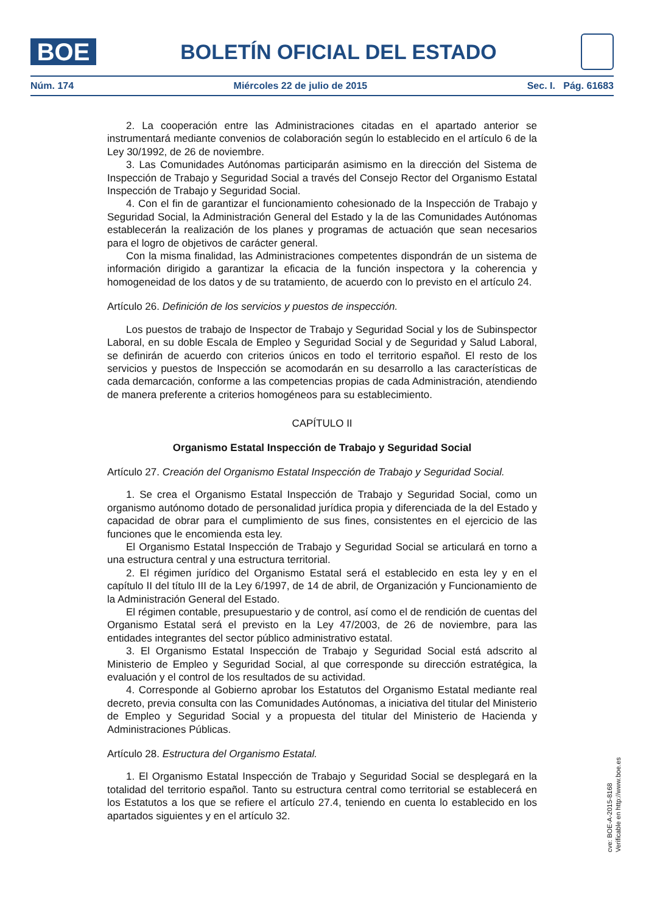BOE
BOLETÍN OFICIAL DEL ESTADO
Núm. 174 Miércoles 22 de julio de 2015 Sec. I. Pág. 61683
2. La cooperación entre las Administraciones citadas en el apartado anterior se instrumentará mediante convenios de colaboración según lo establecido en el artículo 6 de la Ley 30/1992, de 26 de noviembre.
3. Las Comunidades Autónomas participarán asimismo en la dirección del Sistema de Inspección de Trabajo y Seguridad Social a través del Consejo Rector del Organismo Estatal Inspección de Trabajo y Seguridad Social.
4. Con el fin de garantizar el funcionamiento cohesionado de la Inspección de Trabajo y Seguridad Social, la Administración General del Estado y la de las Comunidades Autónomas establecerán la realización de los planes y programas de actuación que sean necesarios para el logro de objetivos de carácter general.
Con la misma finalidad, las Administraciones competentes dispondrán de un sistema de información dirigido a garantizar la eficacia de la función inspectora y la coherencia y homogeneidad de los datos y de su tratamiento, de acuerdo con lo previsto en el artículo 24.
Artículo 26. Definición de los servicios y puestos de inspección.
Los puestos de trabajo de Inspector de Trabajo y Seguridad Social y los de Subinspector Laboral, en su doble Escala de Empleo y Seguridad Social y de Seguridad y Salud Laboral, se definirán de acuerdo con criterios únicos en todo el territorio español. El resto de los servicios y puestos de Inspección se acomodarán en su desarrollo a las características de cada demarcación, conforme a las competencias propias de cada Administración, atendiendo de manera preferente a criterios homogéneos para su establecimiento.
CAPÍTULO II
Organismo Estatal Inspección de Trabajo y Seguridad Social
Artículo 27. Creación del Organismo Estatal Inspección de Trabajo y Seguridad Social.
1. Se crea el Organismo Estatal Inspección de Trabajo y Seguridad Social, como un organismo autónomo dotado de personalidad jurídica propia y diferenciada de la del Estado y capacidad de obrar para el cumplimiento de sus fines, consistentes en el ejercicio de las funciones que le encomienda esta ley.
El Organismo Estatal Inspección de Trabajo y Seguridad Social se articulará en torno a una estructura central y una estructura territorial.
2. El régimen jurídico del Organismo Estatal será el establecido en esta ley y en el capítulo II del título III de la Ley 6/1997, de 14 de abril, de Organización y Funcionamiento de la Administración General del Estado.
El régimen contable, presupuestario y de control, así como el de rendición de cuentas del Organismo Estatal será el previsto en la Ley 47/2003, de 26 de noviembre, para las entidades integrantes del sector público administrativo estatal.
3. El Organismo Estatal Inspección de Trabajo y Seguridad Social está adscrito al Ministerio de Empleo y Seguridad Social, al que corresponde su dirección estratégica, la evaluación y el control de los resultados de su actividad.
4. Corresponde al Gobierno aprobar los Estatutos del Organismo Estatal mediante real decreto, previa consulta con las Comunidades Autónomas, a iniciativa del titular del Ministerio de Empleo y Seguridad Social y a propuesta del titular del Ministerio de Hacienda y Administraciones Públicas.
Artículo 28. Estructura del Organismo Estatal.
1. El Organismo Estatal Inspección de Trabajo y Seguridad Social se desplegará en la totalidad del territorio español. Tanto su estructura central como territorial se establecerá en los Estatutos a los que se refiere el artículo 27.4, teniendo en cuenta lo establecido en los apartados siguientes y en el artículo 32.
cve: BOE-A-2015-8168
Verificable en http://www.boe.es